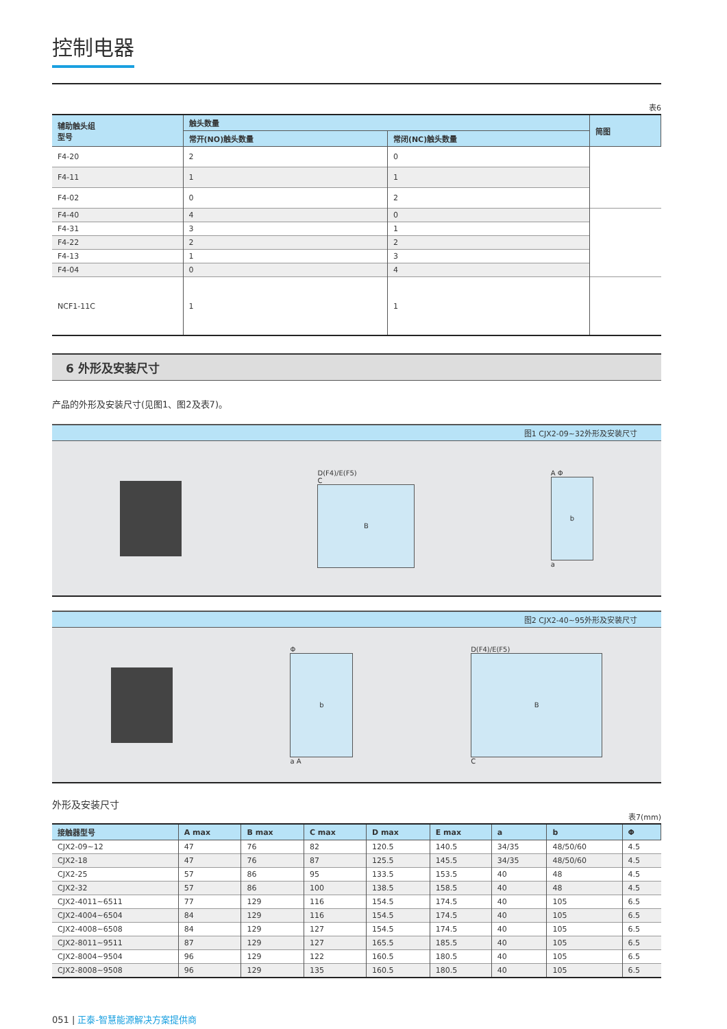控制电器
表6
| 辅助触头组 型号 | 触头数量 | | 简图 |
| --- | --- | --- | --- |
| | 常开(NO)触头数量 | 常闭(NC)触头数量 | |
| F4-20 | 2 | 0 | |
| F4-11 | 1 | 1 | |
| F4-02 | 0 | 2 | |
| F4-40 | 4 | 0 | |
| F4-31 | 3 | 1 | |
| F4-22 | 2 | 2 | |
| F4-13 | 1 | 3 | |
| F4-04 | 0 | 4 | |
| NCF1-11C | 1 | 1 | |
6 外形及安装尺寸
产品的外形及安装尺寸(见图1、图2及表7)。
图1 CJX2-09~32外形及安装尺寸
D(F4)/E(F5)
C
B
A Φ
b
a
图2 CJX2-40~95外形及安装尺寸
Φ
b
a A
D(F4)/E(F5)
B
C
外形及安装尺寸
表7(mm)
| 接触器型号 | A max | B max | C max | D max | E max | a | b | Φ |
| --- | --- | --- | --- | --- | --- | --- | --- | --- |
| CJX2-09~12 | 47 | 76 | 82 | 120.5 | 140.5 | 34/35 | 48/50/60 | 4.5 |
| CJX2-18 | 47 | 76 | 87 | 125.5 | 145.5 | 34/35 | 48/50/60 | 4.5 |
| CJX2-25 | 57 | 86 | 95 | 133.5 | 153.5 | 40 | 48 | 4.5 |
| CJX2-32 | 57 | 86 | 100 | 138.5 | 158.5 | 40 | 48 | 4.5 |
| CJX2-4011~6511 | 77 | 129 | 116 | 154.5 | 174.5 | 40 | 105 | 6.5 |
| CJX2-4004~6504 | 84 | 129 | 116 | 154.5 | 174.5 | 40 | 105 | 6.5 |
| CJX2-4008~6508 | 84 | 129 | 127 | 154.5 | 174.5 | 40 | 105 | 6.5 |
| CJX2-8011~9511 | 87 | 129 | 127 | 165.5 | 185.5 | 40 | 105 | 6.5 |
| CJX2-8004~9504 | 96 | 129 | 122 | 160.5 | 180.5 | 40 | 105 | 6.5 |
| CJX2-8008~9508 | 96 | 129 | 135 | 160.5 | 180.5 | 40 | 105 | 6.5 |
051 | 正泰-智慧能源解决方案提供商